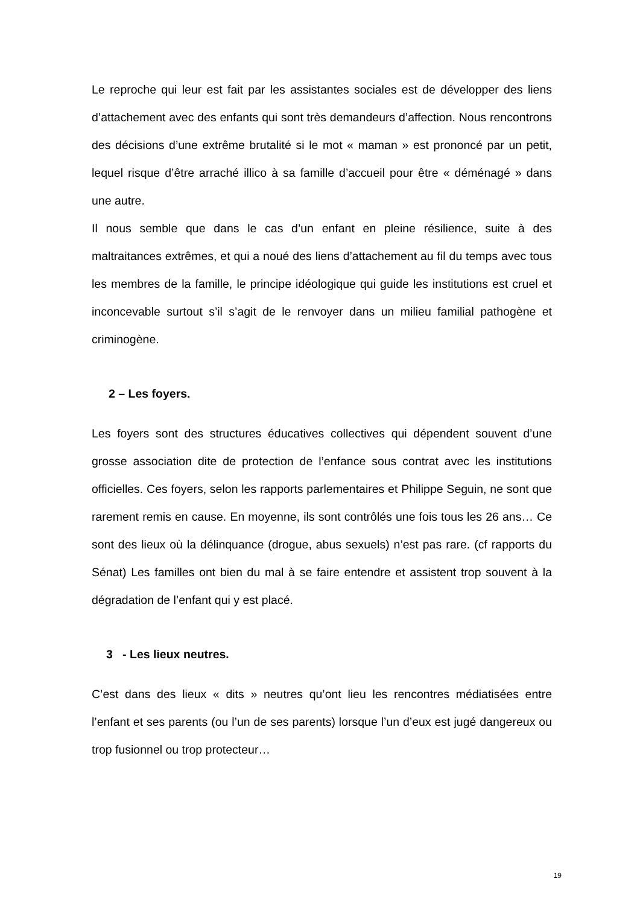Le reproche qui leur est fait par les assistantes sociales est de développer des liens d’attachement avec des enfants qui sont très demandeurs d’affection. Nous rencontrons des décisions d’une extrême brutalité si le mot « maman » est prononcé par un petit, lequel risque d’être arraché illico à sa famille d’accueil pour être « déménagé » dans une autre.
Il nous semble que dans le cas d’un enfant en pleine résilience, suite à des maltraitances extrêmes, et qui a noué des liens d’attachement au fil du temps avec tous les membres de la famille, le principe idéologique qui guide les institutions est cruel et inconcevable surtout s’il s’agit de le renvoyer dans un milieu familial pathogène et criminogène.
2 – Les foyers.
Les foyers sont des structures éducatives collectives qui dépendent souvent d’une grosse association dite de protection de l’enfance sous contrat avec les institutions officielles. Ces foyers, selon les rapports parlementaires et Philippe Seguin, ne sont que rarement remis en cause. En moyenne, ils sont contrôlés une fois tous les 26 ans… Ce sont des lieux où la délinquance (drogue, abus sexuels) n’est pas rare. (cf rapports du Sénat) Les familles ont bien du mal à se faire entendre et assistent trop souvent à la dégradation de l’enfant qui y est placé.
3 - Les lieux neutres.
C’est dans des lieux « dits » neutres qu’ont lieu les rencontres médiatisées entre l’enfant et ses parents (ou l’un de ses parents) lorsque l’un d’eux est jugé dangereux ou trop fusionnel ou trop protecteur…
19